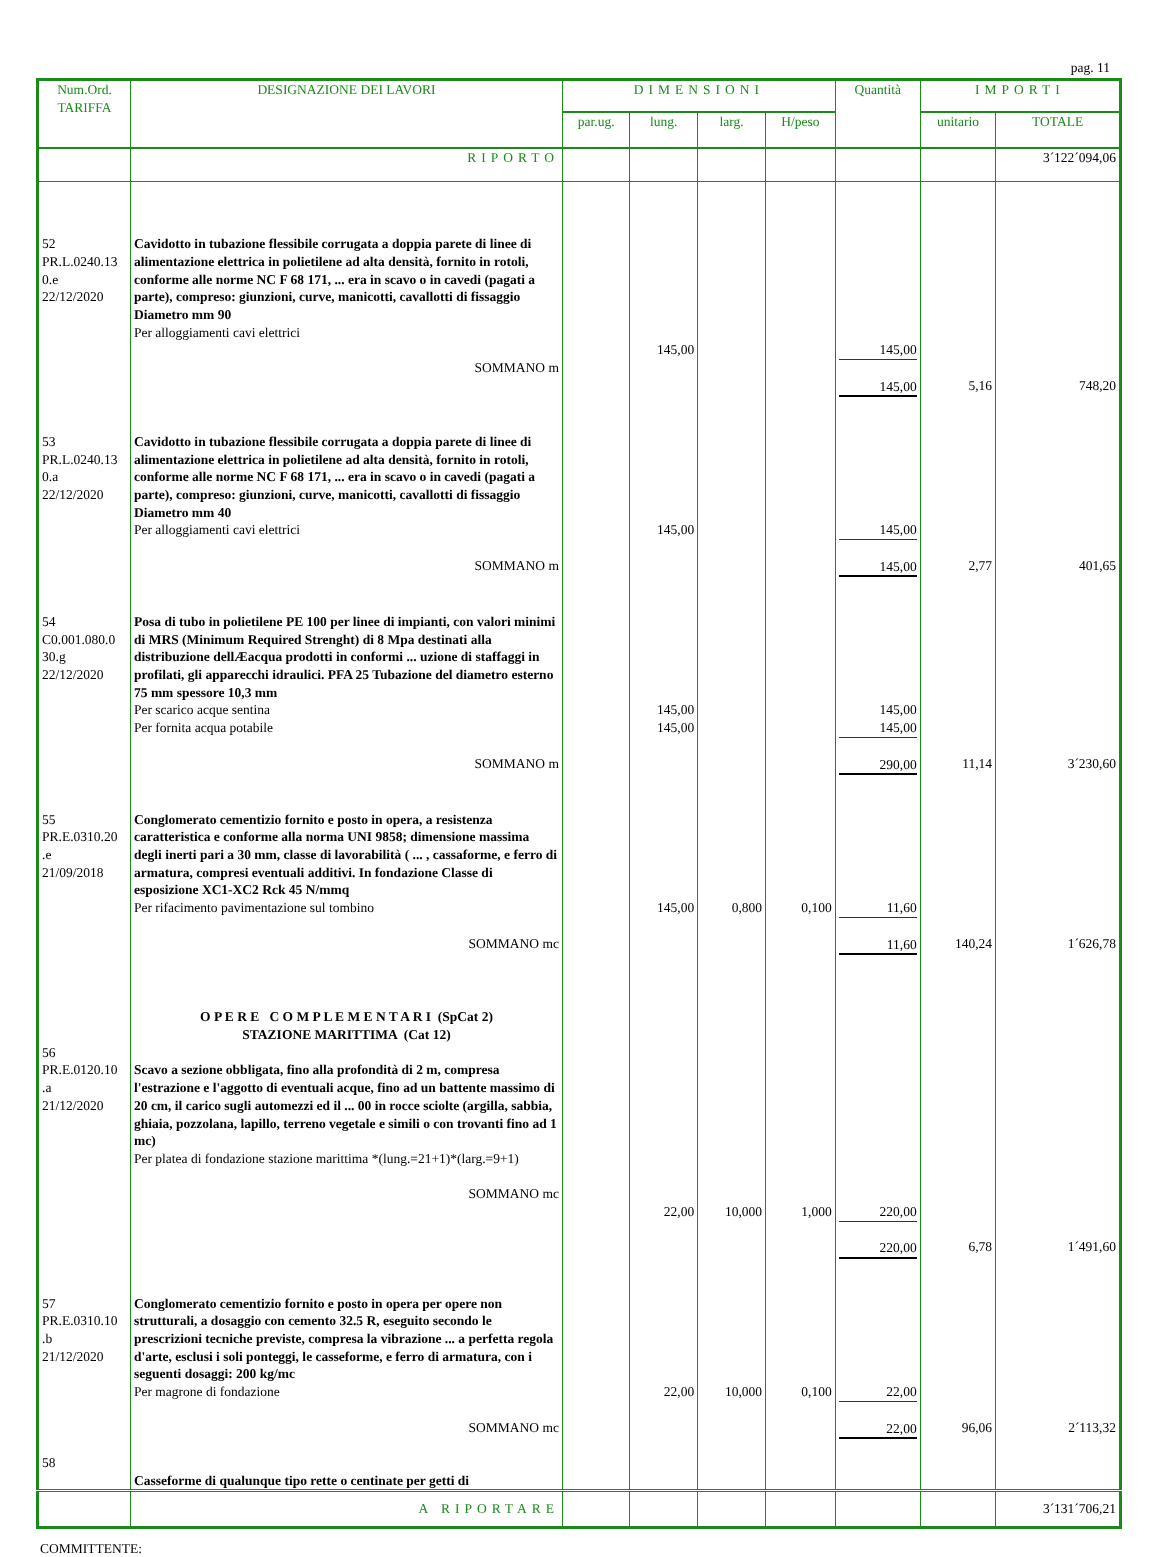pag. 11
| Num.Ord. TARIFFA | DESIGNAZIONE DEI LAVORI | DIMENSIONI | | | | Quantità | IMPORTI | |
| --- | --- | --- | --- | --- | --- | --- | --- | --- |
| | | par.ug. | lung. | larg. | H/peso | | unitario | TOTALE |
| | RIPORTO | | | | | | | 3´122´094,06 |
| 52 PR.L.0240.13 0.e 22/12/2020 | Cavidotto in tubazione flessibile corrugata a doppia parete di linee di alimentazione elettrica in polietilene ad alta densità, fornito in rotoli, conforme alle norme NC F 68 171, ... era in scavo o in cavedi (pagati a parte), compreso: giunzioni, curve, manicotti, cavallotti di fissaggio Diametro mm 90 Per alloggiamenti cavi elettrici SOMMANO m | | 145,00 | | | 145,00 145,00 | 5,16 | 748,20 |
| 53 PR.L.0240.13 0.a 22/12/2020 | Cavidotto in tubazione flessibile corrugata a doppia parete di linee di alimentazione elettrica in polietilene ad alta densità, fornito in rotoli, conforme alle norme NC F 68 171, ... era in scavo o in cavedi (pagati a parte), compreso: giunzioni, curve, manicotti, cavallotti di fissaggio Diametro mm 40 Per alloggiamenti cavi elettrici SOMMANO m | | 145,00 | | | 145,00 145,00 | 2,77 | 401,65 |
| 54 C0.001.080.0 30.g 22/12/2020 | Posa di tubo in polietilene PE 100 per linee di impianti, con valori minimi di MRS (Minimum Required Strenght) di 8 Mpa destinati alla distribuzione dellÆacqua prodotti in conformi ... uzione di staffaggi in profilati, gli apparecchi idraulici. PFA 25 Tubazione del diametro esterno 75 mm spessore 10,3 mm Per scarico acque sentina Per fornita acqua potabile SOMMANO m | | 145,00 145,00 | | | 145,00 145,00 290,00 | 11,14 | 3´230,60 |
| 55 PR.E.0310.20 .e 21/09/2018 | Conglomerato cementizio fornito e posto in opera, a resistenza caratteristica e conforme alla norma UNI 9858; dimensione massima degli inerti pari a 30 mm, classe di lavorabilità ( ... , cassaforme, e ferro di armatura, compresi eventuali additivi. In fondazione Classe di esposizione XC1-XC2 Rck 45 N/mmq Per rifacimento pavimentazione sul tombino SOMMANO mc | | 145,00 | 0,800 | 0,100 | 11,60 11,60 | 140,24 | 1´626,78 |
| 56 PR.E.0120.10 .a 21/12/2020 | O P E R E C O M P L E M E N T A R I (SpCat 2) STAZIONE MARITTIMA (Cat 12) Scavo a sezione obbligata, fino alla profondità di 2 m, compresa l'estrazione e l'aggotto di eventuali acque, fino ad un battente massimo di 20 cm, il carico sugli automezzi ed il ... 00 in rocce sciolte (argilla, sabbia, ghiaia, pozzolana, lapillo, terreno vegetale e simili o con trovanti fino ad 1 mc) Per platea di fondazione stazione marittima *(lung.=21+1)*(larg.=9+1) SOMMANO mc | | 22,00 | 10,000 | 1,000 | 220,00 220,00 | 6,78 | 1´491,60 |
| 57 PR.E.0310.10 .b 21/12/2020 58 | Conglomerato cementizio fornito e posto in opera per opere non strutturali, a dosaggio con cemento 32.5 R, eseguito secondo le prescrizioni tecniche previste, compresa la vibrazione ... a perfetta regola d'arte, esclusi i soli ponteggi, le casseforme, e ferro di armatura, con i seguenti dosaggi: 200 kg/mc Per magrone di fondazione SOMMANO mc Casseforme di qualunque tipo rette o centinate per getti di | | 22,00 | 10,000 | 0,100 | 22,00 22,00 | 96,06 | 2´113,32 |
| | A RIPORTARE | | | | | | | 3´131´706,21 |
COMMITTENTE: